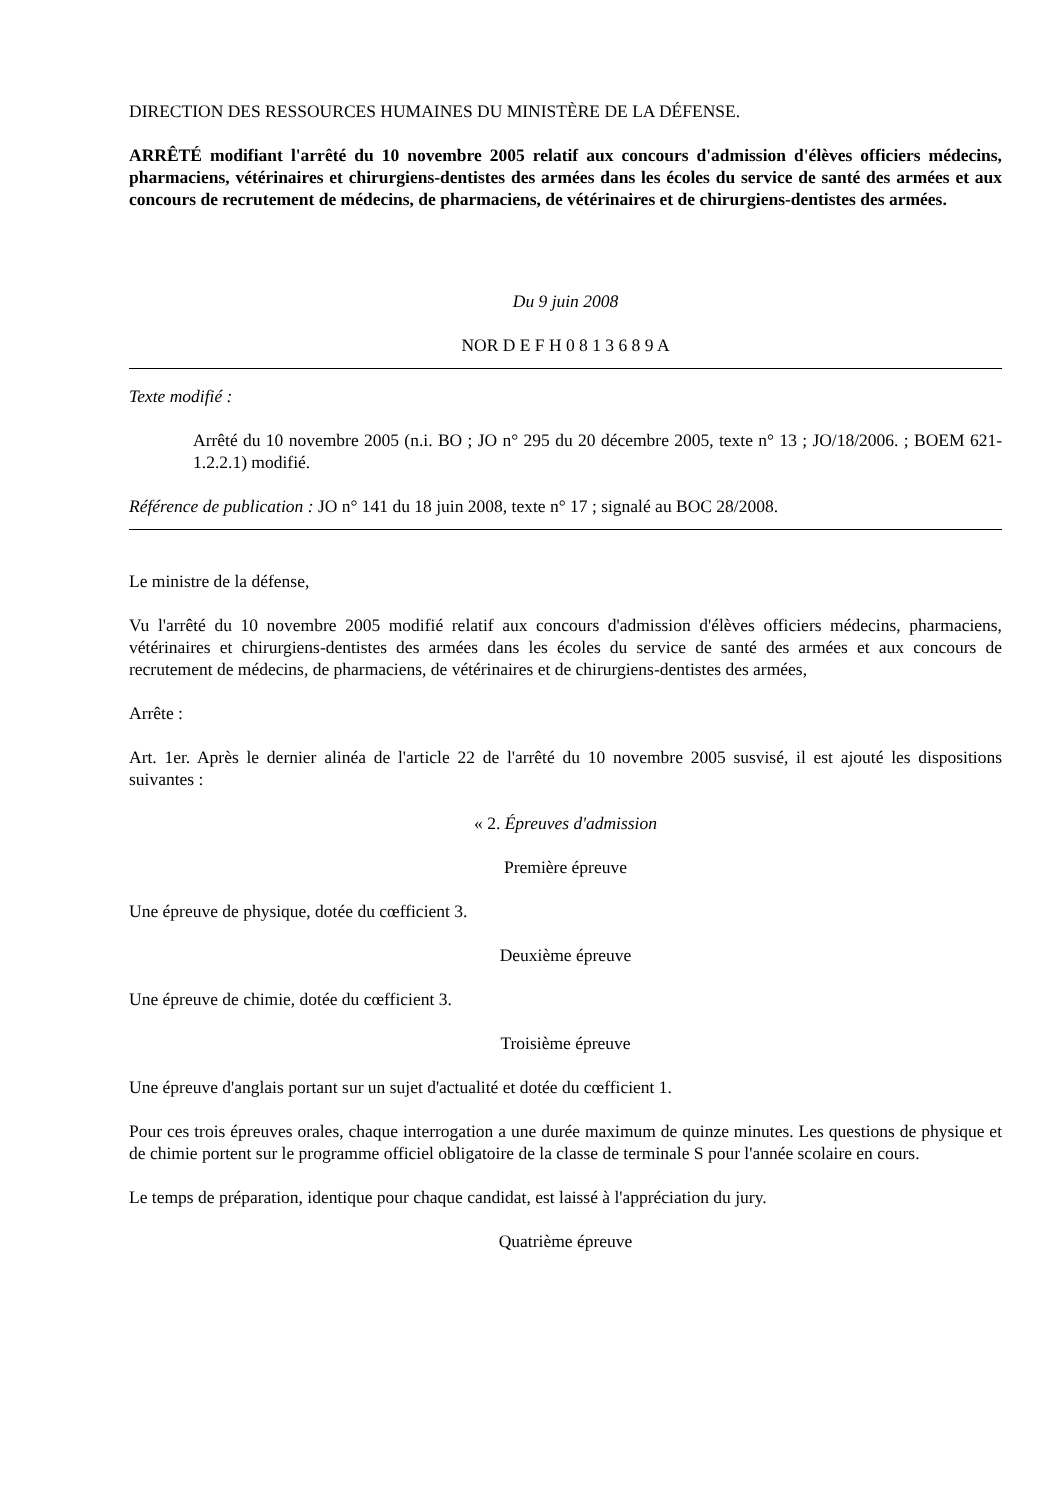DIRECTION DES RESSOURCES HUMAINES DU MINISTÈRE DE LA DÉFENSE.
ARRÊTÉ modifiant l'arrêté du 10 novembre 2005 relatif aux concours d'admission d'élèves officiers médecins, pharmaciens, vétérinaires et chirurgiens-dentistes des armées dans les écoles du service de santé des armées et aux concours de recrutement de médecins, de pharmaciens, de vétérinaires et de chirurgiens-dentistes des armées.
Du 9 juin 2008
NOR D E F H 0 8 1 3 6 8 9 A
Texte modifié :
Arrêté du 10 novembre 2005 (n.i. BO ; JO n° 295 du 20 décembre 2005, texte n° 13 ; JO/18/2006. ; BOEM 621-1.2.2.1) modifié.
Référence de publication : JO n° 141 du 18 juin 2008, texte n° 17 ; signalé au BOC 28/2008.
Le ministre de la défense,
Vu l'arrêté du 10 novembre 2005 modifié relatif aux concours d'admission d'élèves officiers médecins, pharmaciens, vétérinaires et chirurgiens-dentistes des armées dans les écoles du service de santé des armées et aux concours de recrutement de médecins, de pharmaciens, de vétérinaires et de chirurgiens-dentistes des armées,
Arrête :
Art. 1er. Après le dernier alinéa de l'article 22 de l'arrêté du 10 novembre 2005 susvisé, il est ajouté les dispositions suivantes :
« 2. Épreuves d'admission
Première épreuve
Une épreuve de physique, dotée du cœfficient 3.
Deuxième épreuve
Une épreuve de chimie, dotée du cœfficient 3.
Troisième épreuve
Une épreuve d'anglais portant sur un sujet d'actualité et dotée du cœfficient 1.
Pour ces trois épreuves orales, chaque interrogation a une durée maximum de quinze minutes. Les questions de physique et de chimie portent sur le programme officiel obligatoire de la classe de terminale S pour l'année scolaire en cours.
Le temps de préparation, identique pour chaque candidat, est laissé à l'appréciation du jury.
Quatrième épreuve